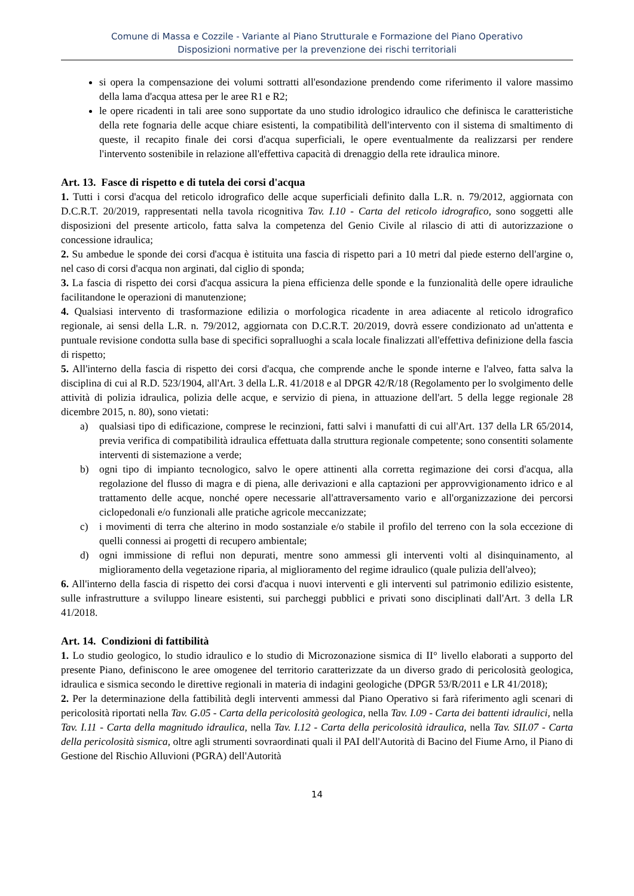Comune di Massa e Cozzile - Variante al Piano Strutturale e Formazione del Piano Operativo
Disposizioni normative per la prevenzione dei rischi territoriali
si opera la compensazione dei volumi sottratti all'esondazione prendendo come riferimento il valore massimo della lama d'acqua attesa per le aree R1 e R2;
le opere ricadenti in tali aree sono supportate da uno studio idrologico idraulico che definisca le caratteristiche della rete fognaria delle acque chiare esistenti, la compatibilità dell'intervento con il sistema di smaltimento di queste, il recapito finale dei corsi d'acqua superficiali, le opere eventualmente da realizzarsi per rendere l'intervento sostenibile in relazione all'effettiva capacità di drenaggio della rete idraulica minore.
Art. 13. Fasce di rispetto e di tutela dei corsi d'acqua
1. Tutti i corsi d'acqua del reticolo idrografico delle acque superficiali definito dalla L.R. n. 79/2012, aggiornata con D.C.R.T. 20/2019, rappresentati nella tavola ricognitiva Tav. I.10 - Carta del reticolo idrografico, sono soggetti alle disposizioni del presente articolo, fatta salva la competenza del Genio Civile al rilascio di atti di autorizzazione o concessione idraulica;
2. Su ambedue le sponde dei corsi d'acqua è istituita una fascia di rispetto pari a 10 metri dal piede esterno dell'argine o, nel caso di corsi d'acqua non arginati, dal ciglio di sponda;
3. La fascia di rispetto dei corsi d'acqua assicura la piena efficienza delle sponde e la funzionalità delle opere idrauliche facilitandone le operazioni di manutenzione;
4. Qualsiasi intervento di trasformazione edilizia o morfologica ricadente in area adiacente al reticolo idrografico regionale, ai sensi della L.R. n. 79/2012, aggiornata con D.C.R.T. 20/2019, dovrà essere condizionato ad un'attenta e puntuale revisione condotta sulla base di specifici sopralluoghi a scala locale finalizzati all'effettiva definizione della fascia di rispetto;
5. All'interno della fascia di rispetto dei corsi d'acqua, che comprende anche le sponde interne e l'alveo, fatta salva la disciplina di cui al R.D. 523/1904, all'Art. 3 della L.R. 41/2018 e al DPGR 42/R/18 (Regolamento per lo svolgimento delle attività di polizia idraulica, polizia delle acque, e servizio di piena, in attuazione dell'art. 5 della legge regionale 28 dicembre 2015, n. 80), sono vietati:
a) qualsiasi tipo di edificazione, comprese le recinzioni, fatti salvi i manufatti di cui all'Art. 137 della LR 65/2014, previa verifica di compatibilità idraulica effettuata dalla struttura regionale competente; sono consentiti solamente interventi di sistemazione a verde;
b) ogni tipo di impianto tecnologico, salvo le opere attinenti alla corretta regimazione dei corsi d'acqua, alla regolazione del flusso di magra e di piena, alle derivazioni e alla captazioni per approvvigionamento idrico e al trattamento delle acque, nonché opere necessarie all'attraversamento vario e all'organizzazione dei percorsi ciclopedonali e/o funzionali alle pratiche agricole meccanizzate;
c) i movimenti di terra che alterino in modo sostanziale e/o stabile il profilo del terreno con la sola eccezione di quelli connessi ai progetti di recupero ambientale;
d) ogni immissione di reflui non depurati, mentre sono ammessi gli interventi volti al disinquinamento, al miglioramento della vegetazione riparia, al miglioramento del regime idraulico (quale pulizia dell'alveo);
6. All'interno della fascia di rispetto dei corsi d'acqua i nuovi interventi e gli interventi sul patrimonio edilizio esistente, sulle infrastrutture a sviluppo lineare esistenti, sui parcheggi pubblici e privati sono disciplinati dall'Art. 3 della LR 41/2018.
Art. 14. Condizioni di fattibilità
1. Lo studio geologico, lo studio idraulico e lo studio di Microzonazione sismica di II° livello elaborati a supporto del presente Piano, definiscono le aree omogenee del territorio caratterizzate da un diverso grado di pericolosità geologica, idraulica e sismica secondo le direttive regionali in materia di indagini geologiche (DPGR 53/R/2011 e LR 41/2018);
2. Per la determinazione della fattibilità degli interventi ammessi dal Piano Operativo si farà riferimento agli scenari di pericolosità riportati nella Tav. G.05 - Carta della pericolosità geologica, nella Tav. I.09 - Carta dei battenti idraulici, nella Tav. I.11 - Carta della magnitudo idraulica, nella Tav. I.12 - Carta della pericolosità idraulica, nella Tav. SII.07 - Carta della pericolosità sismica, oltre agli strumenti sovraordinati quali il PAI dell'Autorità di Bacino del Fiume Arno, il Piano di Gestione del Rischio Alluvioni (PGRA) dell'Autorità
14